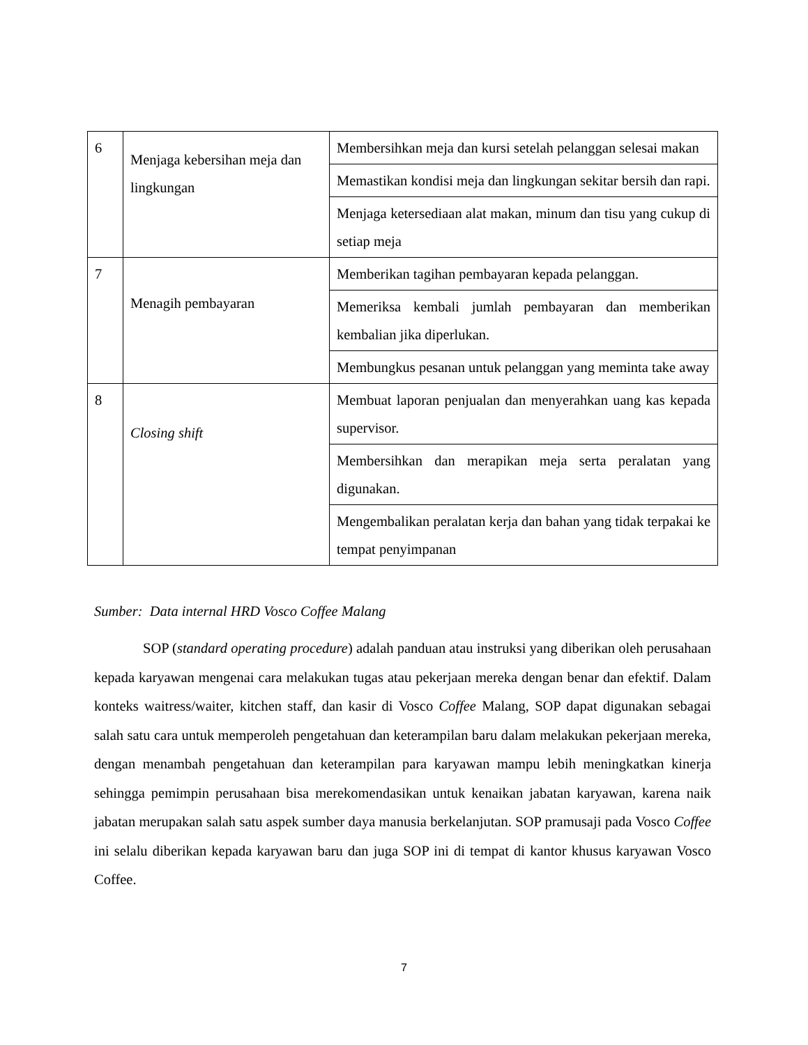| 6 | Menjaga kebersihan meja dan lingkungan | Membersihkan meja dan kursi setelah pelanggan selesai makan |
| | | Memastikan kondisi meja dan lingkungan sekitar bersih dan rapi. |
| | | Menjaga ketersediaan alat makan, minum dan tisu yang cukup di setiap meja |
| 7 | Menagih pembayaran | Memberikan tagihan pembayaran kepada pelanggan. |
| | | Memeriksa kembali jumlah pembayaran dan memberikan kembalian jika diperlukan. |
| | | Membungkus pesanan untuk pelanggan yang meminta take away |
| 8 | Closing shift | Membuat laporan penjualan dan menyerahkan uang kas kepada supervisor. |
| | | Membersihkan dan merapikan meja serta peralatan yang digunakan. |
| | | Mengembalikan peralatan kerja dan bahan yang tidak terpakai ke tempat penyimpanan |
Sumber: Data internal HRD Vosco Coffee Malang
SOP (standard operating procedure) adalah panduan atau instruksi yang diberikan oleh perusahaan kepada karyawan mengenai cara melakukan tugas atau pekerjaan mereka dengan benar dan efektif. Dalam konteks waitress/waiter, kitchen staff, dan kasir di Vosco Coffee Malang, SOP dapat digunakan sebagai salah satu cara untuk memperoleh pengetahuan dan keterampilan baru dalam melakukan pekerjaan mereka, dengan menambah pengetahuan dan keterampilan para karyawan mampu lebih meningkatkan kinerja sehingga pemimpin perusahaan bisa merekomendasikan untuk kenaikan jabatan karyawan, karena naik jabatan merupakan salah satu aspek sumber daya manusia berkelanjutan. SOP pramusaji pada Vosco Coffee ini selalu diberikan kepada karyawan baru dan juga SOP ini di tempat di kantor khusus karyawan Vosco Coffee.
7